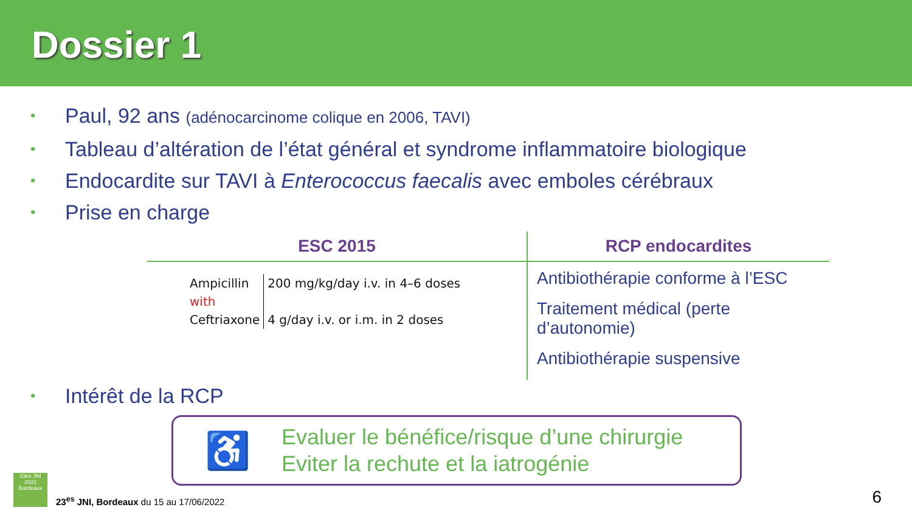Dossier 1
• Paul, 92 ans (adénocarcinome colique en 2006, TAVI)
• Tableau d’altération de l’état général et syndrome inflammatoire biologique
• Endocardite sur TAVI à Enterococcus faecalis avec emboles cérébraux
• Prise en charge
| ESC 2015 | RCP endocardites |
| --- | --- |
| / Ampicillin with Ceftriaxone / 200 mg/kg/day i.v. in 4–6 doses 4 g/day i.v. or i.m. in 2 doses / | Antibiothérapie conforme à l’ESC Traitement médical (perte d’autonomie) Antibiothérapie suspensive |
• Intérêt de la RCP
♿
Evaluer le bénéfice/risque d’une chirurgie
Eviter la rechute et la iatrogénie
23es JNI
2022
Bordeaux
23<sup>es</sup> JNI, Bordeaux du 15 au 17/06/2022
6